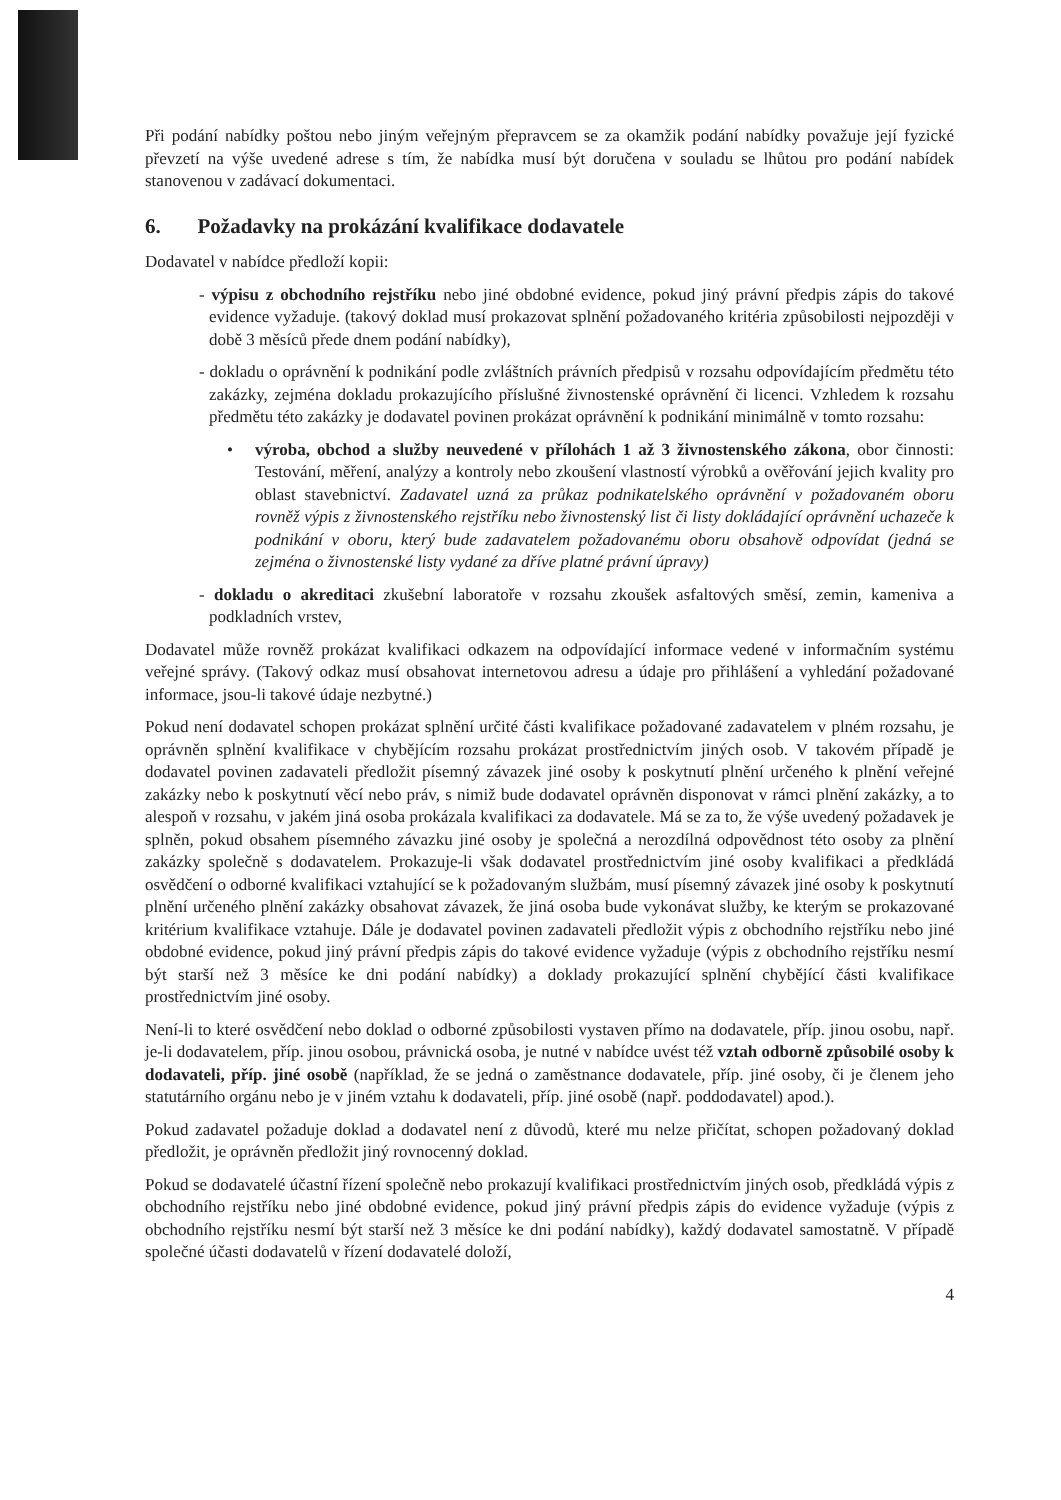Při podání nabídky poštou nebo jiným veřejným přepravcem se za okamžik podání nabídky považuje její fyzické převzetí na výše uvedené adrese s tím, že nabídka musí být doručena v souladu se lhůtou pro podání nabídek stanovenou v zadávací dokumentaci.
6. Požadavky na prokázání kvalifikace dodavatele
Dodavatel v nabídce předloží kopii:
- výpisu z obchodního rejstříku nebo jiné obdobné evidence, pokud jiný právní předpis zápis do takové evidence vyžaduje. (takový doklad musí prokazovat splnění požadovaného kritéria způsobilosti nejpozději v době 3 měsíců přede dnem podání nabídky),
- dokladu o oprávnění k podnikání podle zvláštních právních předpisů v rozsahu odpovídajícím předmětu této zakázky, zejména dokladu prokazujícího příslušné živnostenské oprávnění či licenci. Vzhledem k rozsahu předmětu této zakázky je dodavatel povinen prokázat oprávnění k podnikání minimálně v tomto rozsahu:
• výroba, obchod a služby neuvedené v přílohách 1 až 3 živnostenského zákona, obor činnosti: Testování, měření, analýzy a kontroly nebo zkoušení vlastností výrobků a ověřování jejich kvality pro oblast stavebnictví. Zadavatel uzná za průkaz podnikatelského oprávnění v požadovaném oboru rovněž výpis z živnostenského rejstříku nebo živnostenský list či listy dokládající oprávnění uchazeče k podnikání v oboru, který bude zadavatelem požadovanému oboru obsahově odpovídat (jedná se zejména o živnostenské listy vydané za dříve platné právní úpravy)
- dokladu o akreditaci zkušební laboratoře v rozsahu zkoušek asfaltových směsí, zemin, kameniva a podkladních vrstev,
Dodavatel může rovněž prokázat kvalifikaci odkazem na odpovídající informace vedené v informačním systému veřejné správy. (Takový odkaz musí obsahovat internetovou adresu a údaje pro přihlášení a vyhledání požadované informace, jsou-li takové údaje nezbytné.)
Pokud není dodavatel schopen prokázat splnění určité části kvalifikace požadované zadavatelem v plném rozsahu, je oprávněn splnění kvalifikace v chybějícím rozsahu prokázat prostřednictvím jiných osob. V takovém případě je dodavatel povinen zadavateli předložit písemný závazek jiné osoby k poskytnutí plnění určeného k plnění veřejné zakázky nebo k poskytnutí věcí nebo práv, s nimiž bude dodavatel oprávněn disponovat v rámci plnění zakázky, a to alespoň v rozsahu, v jakém jiná osoba prokázala kvalifikaci za dodavatele. Má se za to, že výše uvedený požadavek je splněn, pokud obsahem písemného závazku jiné osoby je společná a nerozdílná odpovědnost této osoby za plnění zakázky společně s dodavatelem. Prokazuje-li však dodavatel prostřednictvím jiné osoby kvalifikaci a předkládá osvědčení o odborné kvalifikaci vztahující se k požadovaným službám, musí písemný závazek jiné osoby k poskytnutí plnění určeného plnění zakázky obsahovat závazek, že jiná osoba bude vykonávat služby, ke kterým se prokazované kritérium kvalifikace vztahuje. Dále je dodavatel povinen zadavateli předložit výpis z obchodního rejstříku nebo jiné obdobné evidence, pokud jiný právní předpis zápis do takové evidence vyžaduje (výpis z obchodního rejstříku nesmí být starší než 3 měsíce ke dni podání nabídky) a doklady prokazující splnění chybějící části kvalifikace prostřednictvím jiné osoby.
Není-li to které osvědčení nebo doklad o odborné způsobilosti vystaven přímo na dodavatele, příp. jinou osobu, např. je-li dodavatelem, příp. jinou osobou, právnická osoba, je nutné v nabídce uvést též vztah odborně způsobilé osoby k dodavateli, příp. jiné osobě (například, že se jedná o zaměstnance dodavatele, příp. jiné osoby, či je členem jeho statutárního orgánu nebo je v jiném vztahu k dodavateli, příp. jiné osobě (např. poddodavatel) apod.).
Pokud zadavatel požaduje doklad a dodavatel není z důvodů, které mu nelze přičítat, schopen požadovaný doklad předložit, je oprávněn předložit jiný rovnocenný doklad.
Pokud se dodavatelé účastní řízení společně nebo prokazují kvalifikaci prostřednictvím jiných osob, předkládá výpis z obchodního rejstříku nebo jiné obdobné evidence, pokud jiný právní předpis zápis do evidence vyžaduje (výpis z obchodního rejstříku nesmí být starší než 3 měsíce ke dni podání nabídky), každý dodavatel samostatně. V případě společné účasti dodavatelů v řízení dodavatelé doloží,
4